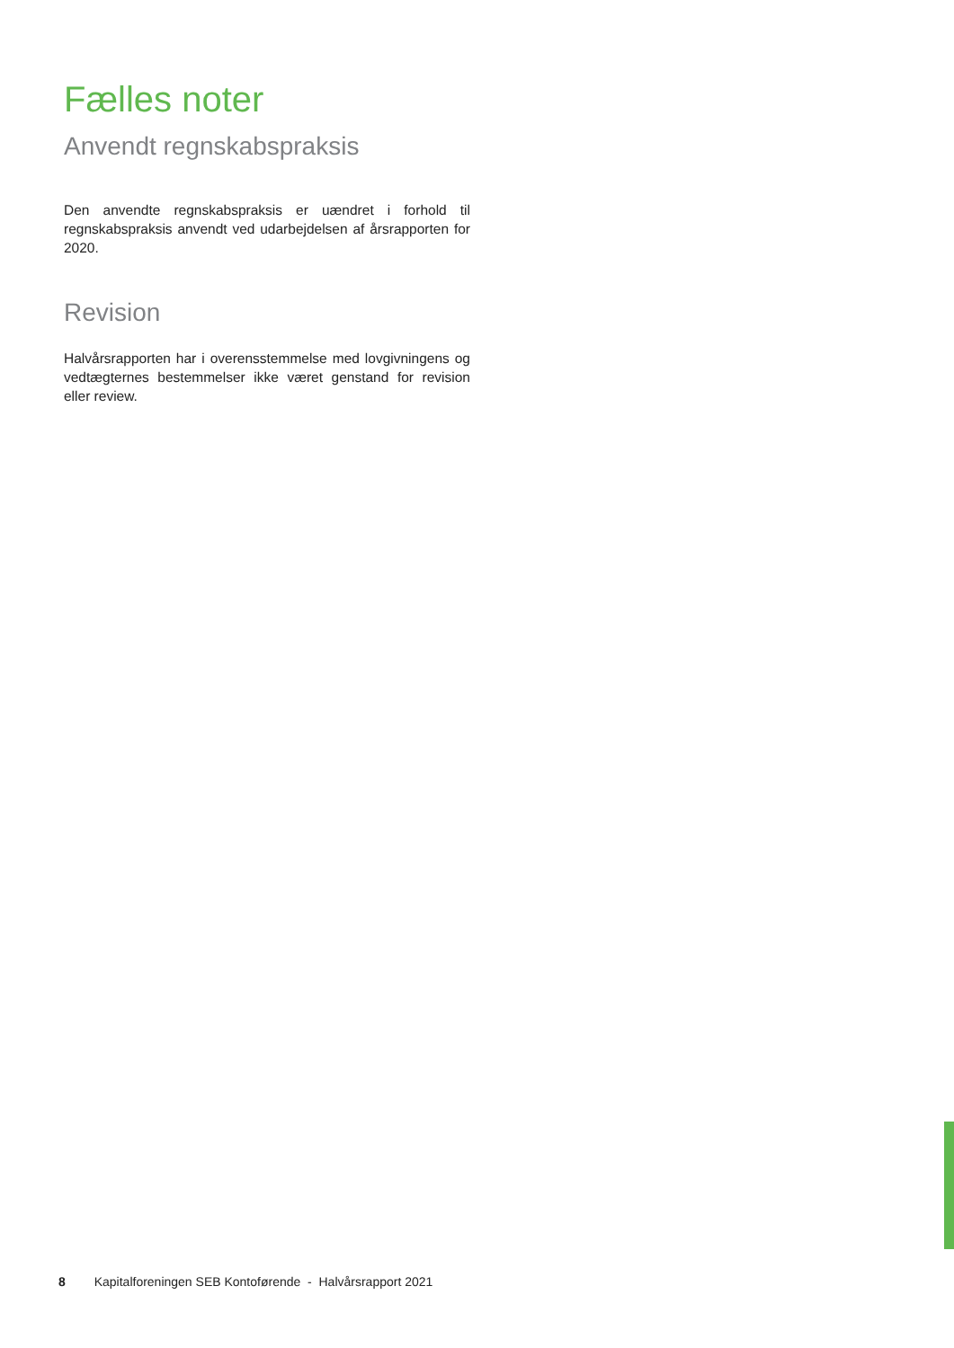Fælles noter
Anvendt regnskabspraksis
Den anvendte regnskabspraksis er uændret i forhold til regnskabs­praksis anvendt ved udarbejdelsen af årsrapporten for 2020.
Revision
Halvårsrapporten har i overensstemmelse med lovgivningens og vedtægternes bestemmelser ikke været genstand for revision eller review.
8 Kapitalforeningen SEB Kontoførende - Halvårsrapport 2021